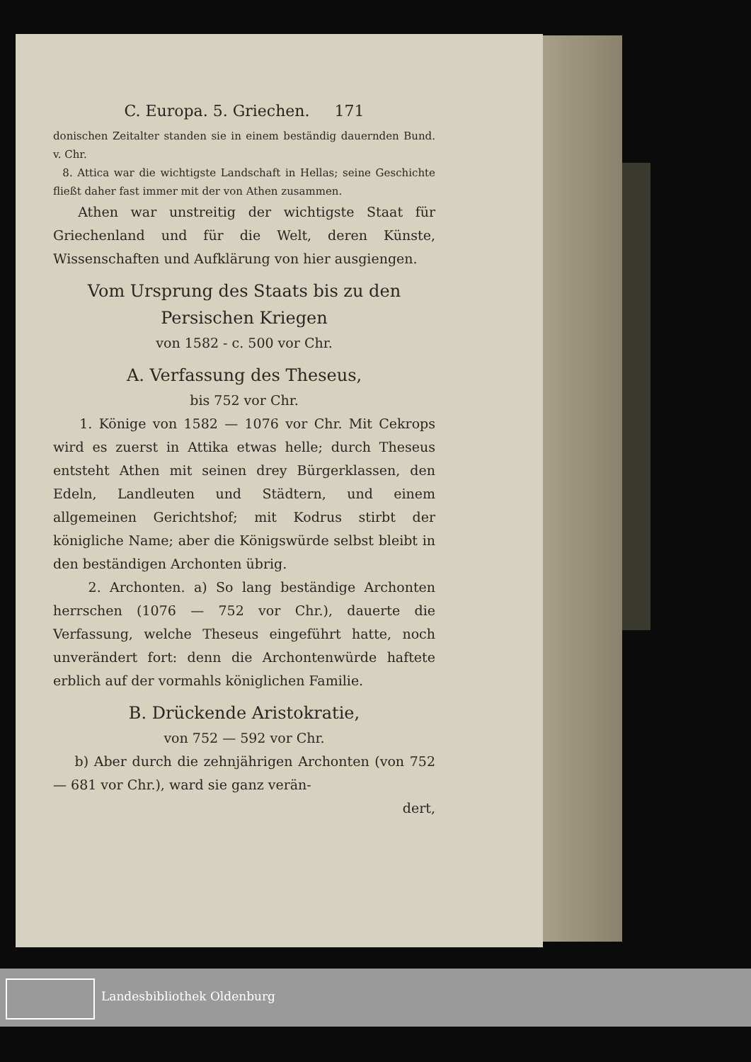C. Europa. 5. Griechen. 171
donischen Zeitalter standen sie in einem beständig dauernden Bund. v. Chr.
8. Attica war die wichtigste Landschaft in Hellas; seine Geschichte fließt daher fast immer mit der von Athen zusammen.
Athen war unstreitig der wichtigste Staat für Griechenland und für die Welt, deren Künste, Wissenschaften und Aufklärung von hier ausgiengen.
Vom Ursprung des Staats bis zu den Persischen Kriegen
von 1582 - c. 500 vor Chr.
A. Verfassung des Theseus,
bis 752 vor Chr.
1. Könige von 1582 — 1076 vor Chr. Mit Cekrops wird es zuerst in Attika etwas helle; durch Theseus entsteht Athen mit seinen drey Bürgerklassen, den Edeln, Landleuten und Städtern, und einem allgemeinen Gerichtshof; mit Kodrus stirbt der königliche Name; aber die Königswürde selbst bleibt in den beständigen Archonten übrig.
2. Archonten. a) So lang beständige Archonten herrschen (1076 — 752 vor Chr.), dauerte die Verfassung, welche Theseus eingeführt hatte, noch unverändert fort: denn die Archontenwürde haftete erblich auf der vormahls königlichen Familie.
B. Drückende Aristokratie,
von 752 — 592 vor Chr.
b) Aber durch die zehnjährigen Archonten (von 752 — 681 vor Chr.), ward sie ganz verän-
dert,
Landesbibliothek Oldenburg